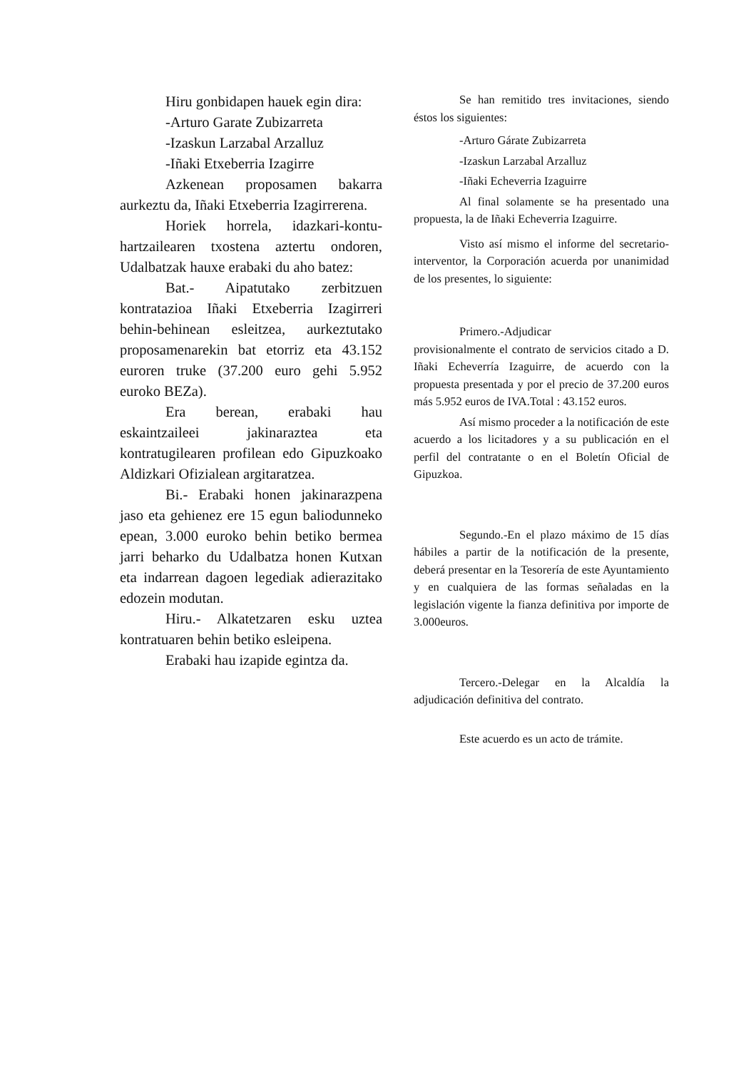Hiru gonbidapen hauek egin dira:
-Arturo Garate Zubizarreta
-Izaskun Larzabal Arzalluz
-Iñaki Etxeberria Izagirre
Azkenean proposamen bakarra aurkeztu da, Iñaki Etxeberria Izagirrerena.
Horiek horrela, idazkari-kontu-hartzailearen txostena aztertu ondoren, Udalbatzak hauxe erabaki du aho batez:
Bat.- Aipatutako zerbitzuen kontratazioa Iñaki Etxeberria Izagirreri behin-behinean esleitzea, aurkeztutako proposamenarekin bat etorriz eta 43.152 euroren truke (37.200 euro gehi 5.952 euroko BEZa).
Era berean, erabaki hau eskaintzaileei jakinaraztea eta kontratugilearen profilean edo Gipuzkoako Aldizkari Ofizialean argitaratzea.
Bi.- Erabaki honen jakinarazpena jaso eta gehienez ere 15 egun baliodunneko epean, 3.000 euroko behin betiko bermea jarri beharko du Udalbatza honen Kutxan eta indarrean dagoen legediak adierazitako edozein modutan.
Hiru.- Alkatetzaren esku uztea kontratuaren behin betiko esleipena.
Erabaki hau izapide egintza da.
Se han remitido tres invitaciones, siendo éstos los siguientes:
-Arturo Gárate Zubizarreta
-Izaskun Larzabal Arzalluz
-Iñaki Echeverria Izaguirre
Al final solamente se ha presentado una propuesta, la de Iñaki Echeverria Izaguirre.
Visto así mismo el informe del secretario-interventor, la Corporación acuerda por unanimidad de los presentes, lo siguiente:
Primero.-Adjudicar
provisionalmente el contrato de servicios citado a D. Iñaki Echeverría Izaguirre, de acuerdo con la propuesta presentada y por el precio de 37.200 euros más 5.952 euros de IVA.Total : 43.152 euros.
Así mismo proceder a la notificación de este acuerdo a los licitadores y a su publicación en el perfil del contratante o en el Boletín Oficial de Gipuzkoa.
Segundo.-En el plazo máximo de 15 días hábiles a partir de la notificación de la presente, deberá presentar en la Tesorería de este Ayuntamiento y en cualquiera de las formas señaladas en la legislación vigente la fianza definitiva por importe de 3.000euros.
Tercero.-Delegar en la Alcaldía la adjudicación definitiva del contrato.
Este acuerdo es un acto de trámite.